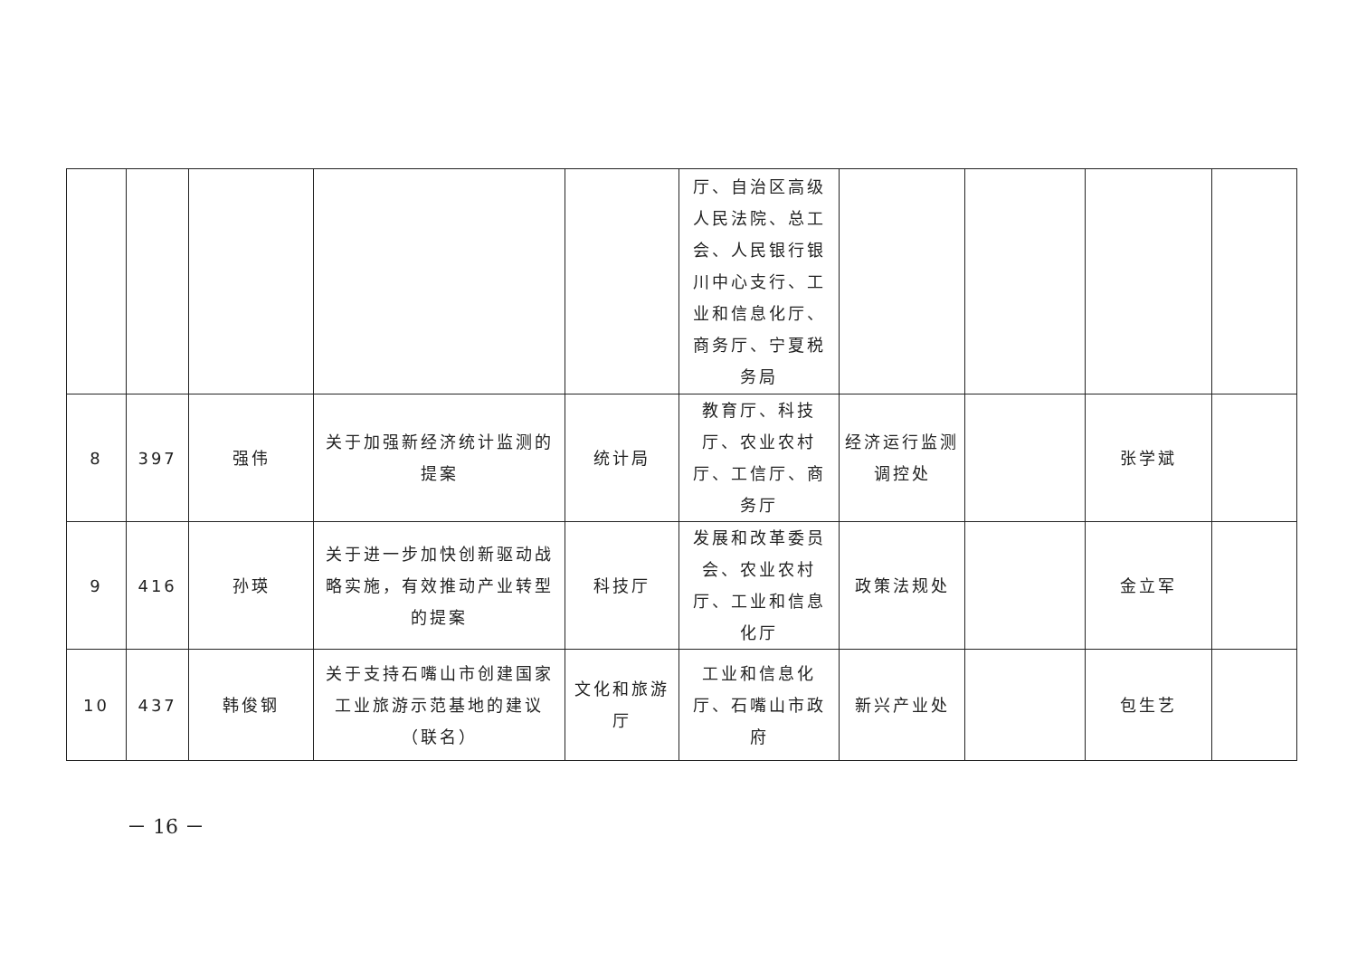| | | | | | 厅、自治区高级人民法院、总工会、人民银行银川中心支行、工业和信息化厅、商务厅、宁夏税务局 | | | | |
| 8 | 397 | 强伟 | 关于加强新经济统计监测的提案 | 统计局 | 教育厅、科技厅、农业农村厅、工信厅、商务厅 | 经济运行监测调控处 | | 张学斌 | |
| 9 | 416 | 孙瑛 | 关于进一步加快创新驱动战略实施，有效推动产业转型的提案 | 科技厅 | 发展和改革委员会、农业农村厅、工业和信息化厅 | 政策法规处 | | 金立军 | |
| 10 | 437 | 韩俊钢 | 关于支持石嘴山市创建国家工业旅游示范基地的建议（联名） | 文化和旅游厅 | 工业和信息化厅、石嘴山市政府 | 新兴产业处 | | 包生艺 | |
－ 16 －